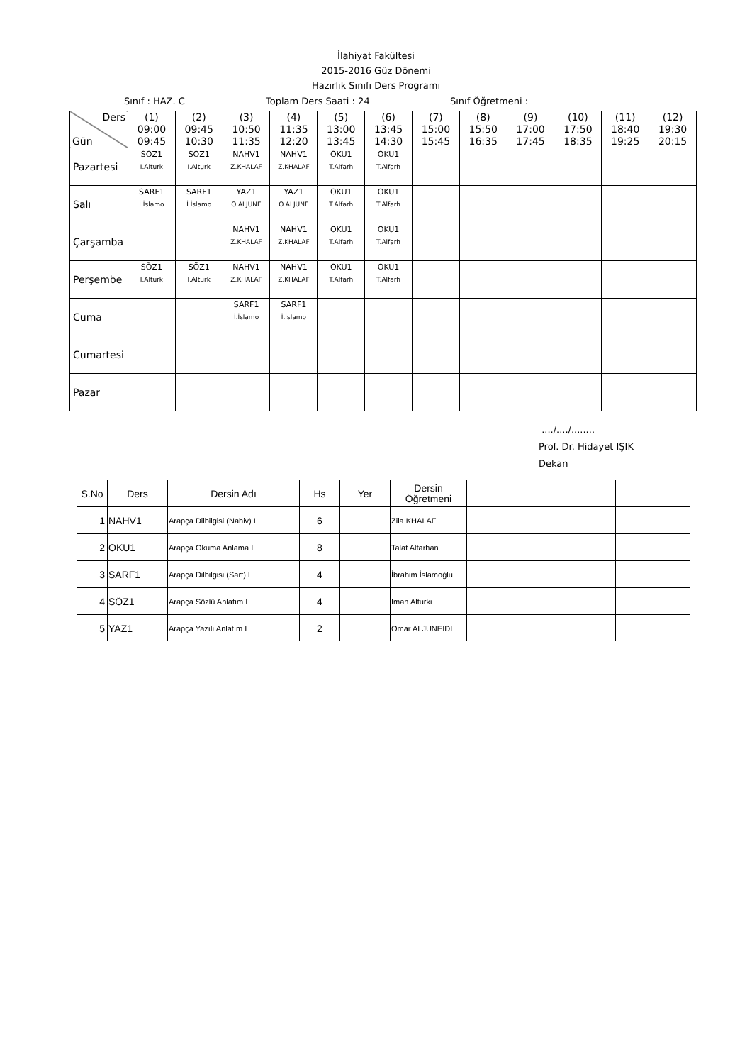İlahiyat Fakültesi
2015-2016 Güz Dönemi
Hazırlık Sınıfı Ders Programı
Sınıf : HAZ. C Toplam Ders Saati : 24 Sınıf Öğretmeni :
| Ders Gün | (1) 09:00 09:45 | (2) 09:45 10:30 | (3) 10:50 11:35 | (4) 11:35 12:20 | (5) 13:00 13:45 | (6) 13:45 14:30 | (7) 15:00 15:45 | (8) 15:50 16:35 | (9) 17:00 17:45 | (10) 17:50 18:35 | (11) 18:40 19:25 | (12) 19:30 20:15 |
| --- | --- | --- | --- | --- | --- | --- | --- | --- | --- | --- | --- | --- |
| Pazartesi | SÖZ1 I.Alturk | SÖZ1 I.Alturk | NAHV1 Z.KHALAF | NAHV1 Z.KHALAF | OKU1 T.Alfarh | OKU1 T.Alfarh | | | | | | |
| Salı | SARF1 İ.İslamo | SARF1 İ.İslamo | YAZ1 O.ALJUNE | YAZ1 O.ALJUNE | OKU1 T.Alfarh | OKU1 T.Alfarh | | | | | | |
| Çarşamba | | | NAHV1 Z.KHALAF | NAHV1 Z.KHALAF | OKU1 T.Alfarh | OKU1 T.Alfarh | | | | | | |
| Perşembe | SÖZ1 I.Alturk | SÖZ1 I.Alturk | NAHV1 Z.KHALAF | NAHV1 Z.KHALAF | OKU1 T.Alfarh | OKU1 T.Alfarh | | | | | | |
| Cuma | | | SARF1 İ.İslamo | SARF1 İ.İslamo | | | | | | | | |
| Cumartesi | | | | | | | | | | | | |
| Pazar | | | | | | | | | | | | |
..../..../........
Prof. Dr. Hidayet IŞIK
Dekan
| S.No | Ders | Dersin Adı | Hs | Yer | Dersin Öğretmeni | | | |
| 1 | NAHV1 | Arapça Dilbilgisi (Nahiv) I | 6 | | Zila KHALAF | | | |
| 2 | OKU1 | Arapça Okuma Anlama I | 8 | | Talat Alfarhan | | | |
| 3 | SARF1 | Arapça Dilbilgisi (Sarf) I | 4 | | İbrahim İslamoğlu | | | |
| 4 | SÖZ1 | Arapça Sözlü Anlatım I | 4 | | Iman Alturki | | | |
| 5 | YAZ1 | Arapça Yazılı Anlatım I | 2 | | Omar ALJUNEIDI | | | |